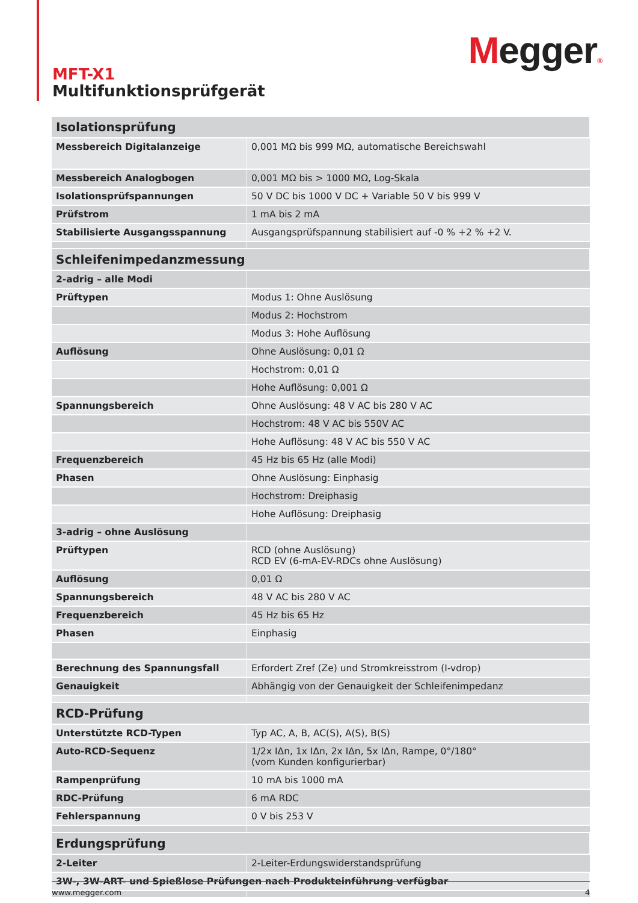Megger®
MFT-X1
Multifunktionsprüfgerät
| Isolationsprüfung | |
| Messbereich Digitalanzeige | 0,001 MΩ bis 999 MΩ, automatische Bereichswahl |
| Messbereich Analogbogen | 0,001 MΩ bis > 1000 MΩ, Log-Skala |
| Isolationsprüfspannungen | 50 V DC bis 1000 V DC + Variable 50 V bis 999 V |
| Prüfstrom | 1 mA bis 2 mA |
| Stabilisierte Ausgangsspannung | Ausgangsprüfspannung stabilisiert auf -0 % +2 % +2 V. |
| Schleifenimpedanzmessung | |
| 2-adrig – alle Modi | |
| Prüftypen | Modus 1: Ohne Auslösung |
| | Modus 2: Hochstrom |
| | Modus 3: Hohe Auflösung |
| Auflösung | Ohne Auslösung: 0,01 Ω |
| | Hochstrom: 0,01 Ω |
| | Hohe Auflösung: 0,001 Ω |
| Spannungsbereich | Ohne Auslösung: 48 V AC bis 280 V AC |
| | Hochstrom: 48 V AC bis 550V AC |
| | Hohe Auflösung: 48 V AC bis 550 V AC |
| Frequenzbereich | 45 Hz bis 65 Hz (alle Modi) |
| Phasen | Ohne Auslösung: Einphasig |
| | Hochstrom: Dreiphasig |
| | Hohe Auflösung: Dreiphasig |
| 3-adrig – ohne Auslösung | |
| Prüftypen | RCD (ohne Auslösung) RCD EV (6-mA-EV-RDCs ohne Auslösung) |
| Auflösung | 0,01 Ω |
| Spannungsbereich | 48 V AC bis 280 V AC |
| Frequenzbereich | 45 Hz bis 65 Hz |
| Phasen | Einphasig |
| Berechnung des Spannungsfall | Erfordert Zref (Ze) und Stromkreisstrom (I-vdrop) |
| Genauigkeit | Abhängig von der Genauigkeit der Schleifenimpedanz |
| RCD-Prüfung | |
| Unterstützte RCD-Typen | Typ AC, A, B, AC(S), A(S), B(S) |
| Auto-RCD-Sequenz | 1/2x IΔn, 1x IΔn, 2x IΔn, 5x IΔn, Rampe, 0°/180° (vom Kunden konfigurierbar) |
| Rampenprüfung | 10 mA bis 1000 mA |
| RDC-Prüfung | 6 mA RDC |
| Fehlerspannung | 0 V bis 253 V |
| Erdungsprüfung | |
| 2-Leiter | 2-Leiter-Erdungswiderstandsprüfung |
| 3W-, 3W-ART- und Spießlose Prüfungen nach Produkteinführung verfügbar | |
www.megger.com 4